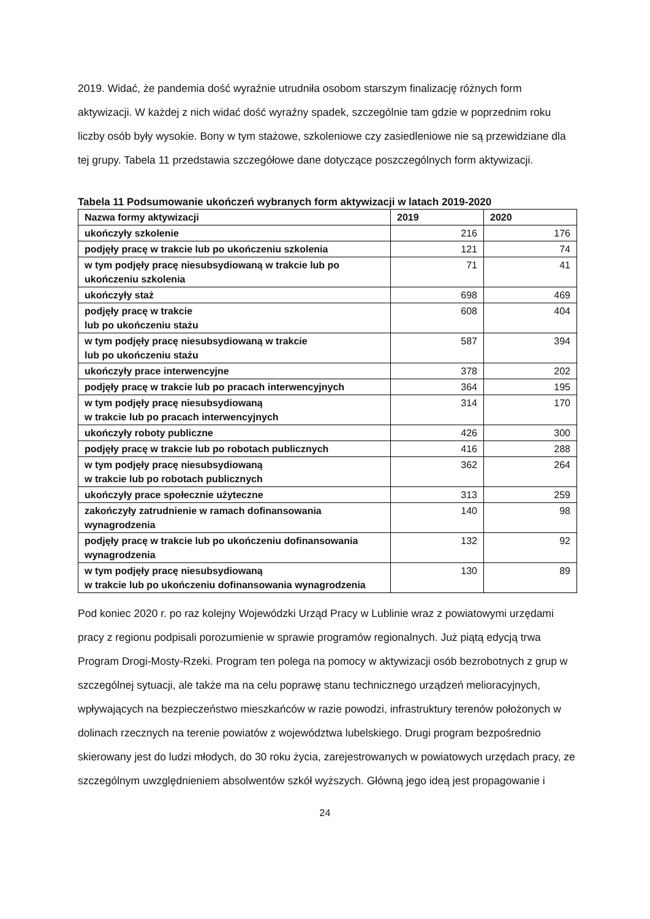2019. Widać, że pandemia dość wyraźnie utrudniła osobom starszym finalizację różnych form aktywizacji. W każdej z nich widać dość wyraźny spadek, szczególnie tam gdzie w poprzednim roku liczby osób były wysokie. Bony w tym stażowe, szkoleniowe czy zasiedleniowe nie są przewidziane dla tej grupy. Tabela 11 przedstawia szczegółowe dane dotyczące poszczególnych form aktywizacji.
Tabela 11 Podsumowanie ukończeń wybranych form aktywizacji w latach 2019-2020
| Nazwa formy aktywizacji | 2019 | 2020 |
| --- | --- | --- |
| ukończyły szkolenie | 216 | 176 |
| podjęły pracę w trakcie lub po ukończeniu szkolenia | 121 | 74 |
| w tym podjęły pracę niesubsydiowaną w trakcie lub po ukończeniu szkolenia | 71 | 41 |
| ukończyły staż | 698 | 469 |
| podjęły pracę w trakcie lub po ukończeniu stażu | 608 | 404 |
| w tym podjęły pracę niesubsydiowaną w trakcie lub po ukończeniu stażu | 587 | 394 |
| ukończyły prace interwencyjne | 378 | 202 |
| podjęły pracę w trakcie lub po pracach interwencyjnych | 364 | 195 |
| w tym podjęły pracę niesubsydiowaną w trakcie lub po pracach interwencyjnych | 314 | 170 |
| ukończyły roboty publiczne | 426 | 300 |
| podjęły pracę w trakcie lub po robotach publicznych | 416 | 288 |
| w tym podjęły pracę niesubsydiowaną w trakcie lub po robotach publicznych | 362 | 264 |
| ukończyły prace społecznie użyteczne | 313 | 259 |
| zakończyły zatrudnienie w ramach dofinansowania wynagrodzenia | 140 | 98 |
| podjęły pracę w trakcie lub po ukończeniu dofinansowania wynagrodzenia | 132 | 92 |
| w tym podjęły pracę niesubsydiowaną w trakcie lub po ukończeniu dofinansowania wynagrodzenia | 130 | 89 |
Pod koniec 2020 r. po raz kolejny Wojewódzki Urząd Pracy w Lublinie wraz z powiatowymi urzędami pracy z regionu podpisali porozumienie w sprawie programów regionalnych. Już piątą edycją trwa Program Drogi-Mosty-Rzeki. Program ten polega na pomocy w aktywizacji osób bezrobotnych z grup w szczególnej sytuacji, ale także ma na celu poprawę stanu technicznego urządzeń melioracyjnych, wpływających na bezpieczeństwo mieszkańców w razie powodzi, infrastruktury terenów położonych w dolinach rzecznych na terenie powiatów z województwa lubelskiego. Drugi program bezpośrednio skierowany jest do ludzi młodych, do 30 roku życia, zarejestrowanych w powiatowych urzędach pracy, ze szczególnym uwzględnieniem absolwentów szkół wyższych. Główną jego ideą jest propagowanie i
24